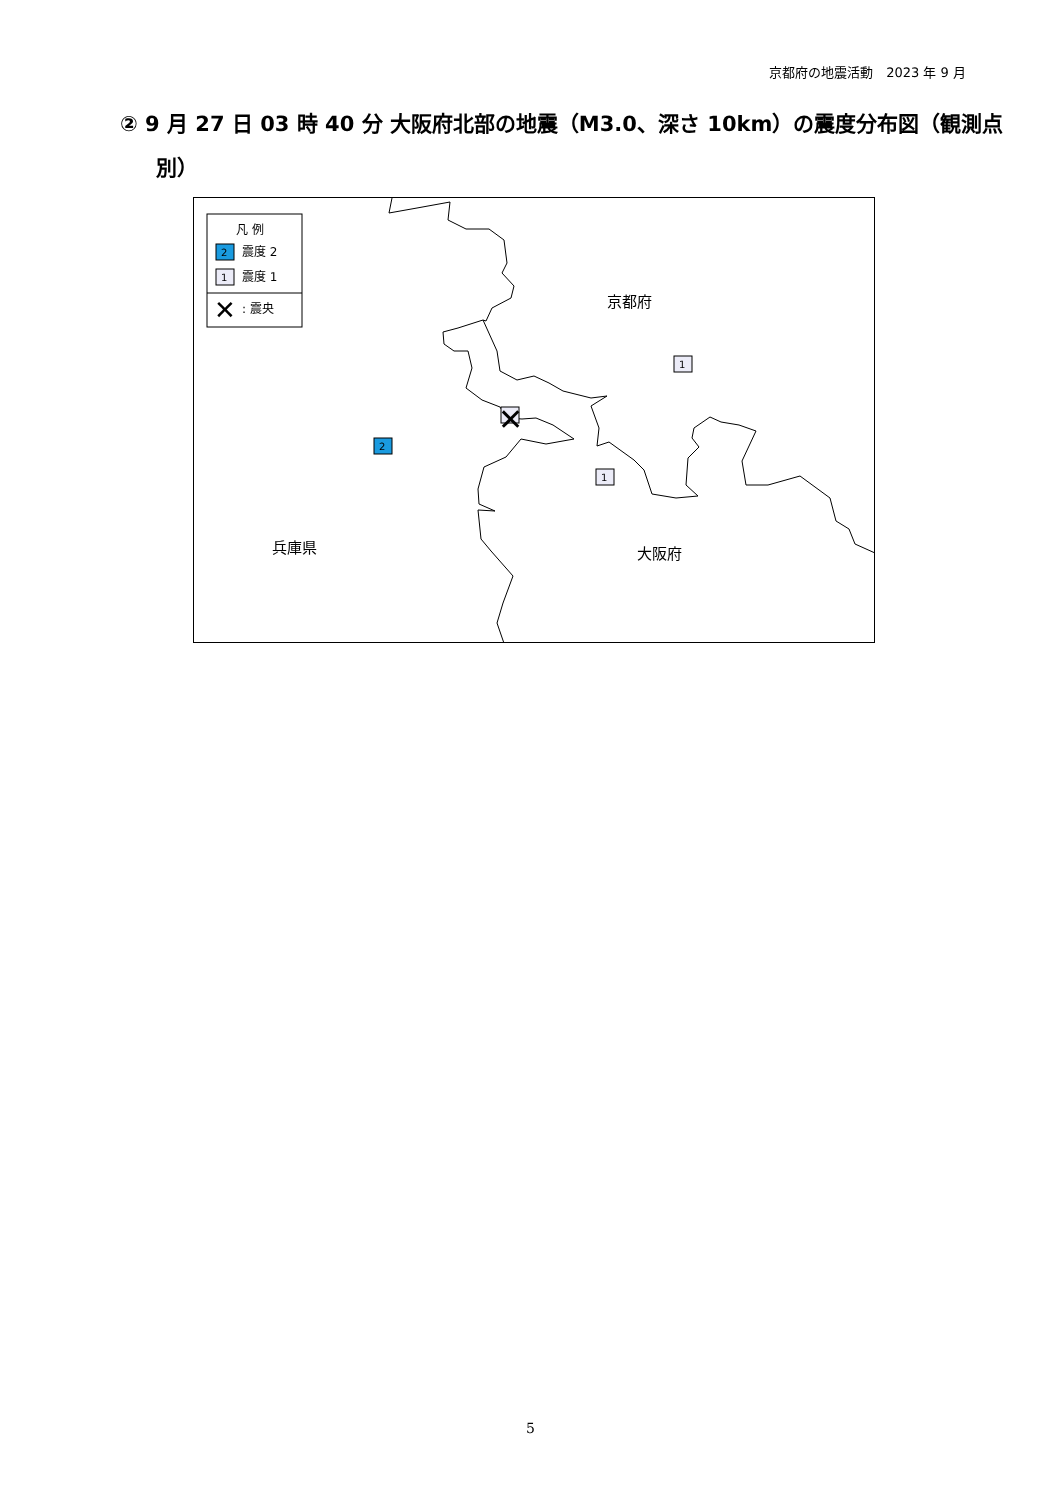京都府の地震活動　2023 年 9 月
② 9 月 27 日 03 時 40 分 大阪府北部の地震（M3.0、深さ 10km）の震度分布図（観測点別）
凡 例
2
震度 2
1
震度 1
✕
: 震央
2
1
1
✕
京都府
兵庫県 大阪府
5